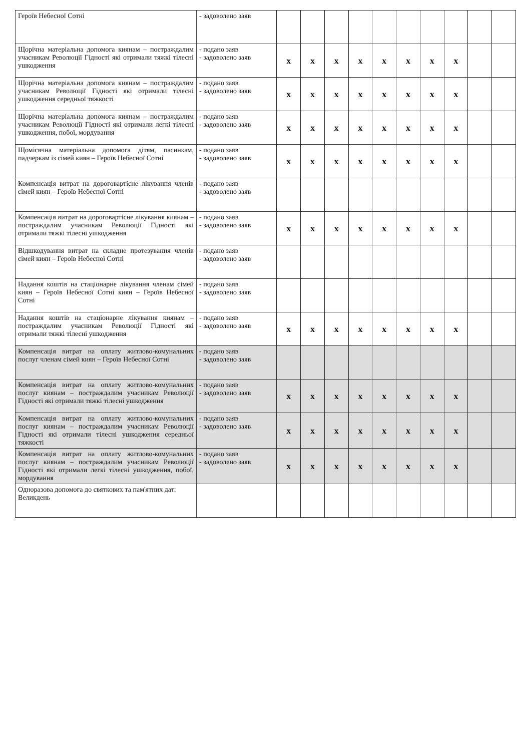| Героїв Небесної Сотні | - задоволено заяв | | | | | | | | | | |
| Щорічна матеріальна допомога киянам – постраждалим учасникам Революції Гідності які отримали тяжкі тілесні ушкодження | - подано заяв - задоволено заяв | x | x | x | x | x | x | x | x | | |
| Щорічна матеріальна допомога киянам – постраждалим учасникам Революції Гідності які отримали тілесні ушкодження середньої тяжкості | - подано заяв - задоволено заяв | x | x | x | x | x | x | x | x | | |
| Щорічна матеріальна допомога киянам – постраждалим учасникам Революції Гідності які отримали легкі тілесні ушкодження, побої, мордування | - подано заяв - задоволено заяв | x | x | x | x | x | x | x | x | | |
| Щомісячна матеріальна допомога дітям, пасинкам, падчеркам із сімей киян – Героїв Небесної Сотні | - подано заяв - задоволено заяв | x | x | x | x | x | x | x | x | | |
| Компенсація витрат на дороговартісне лікування членів сімей киян – Героїв Небесної Сотні | - подано заяв - задоволено заяв | | | | | | | | | | |
| Компенсація витрат на дороговартісне лікування киянам – постраждалим учасникам Революції Гідності які отримали тяжкі тілесні ушкодження | - подано заяв - задоволено заяв | x | x | x | x | x | x | x | x | | |
| Відшкодування витрат на складне протезування членів сімей киян – Героїв Небесної Сотні | - подано заяв - задоволено заяв | | | | | | | | | | |
| Надання коштів на стаціонарне лікування членам сімей киян – Героїв Небесної Сотні киян – Героїв Небесної Сотні | - подано заяв - задоволено заяв | | | | | | | | | | |
| Надання коштів на стаціонарне лікування киянам – постраждалим учасникам Революції Гідності які отримали тяжкі тілесні ушкодження | - подано заяв - задоволено заяв | x | x | x | x | x | x | x | x | | |
| Компенсація витрат на оплату житлово-комунальних послуг членам сімей киян – Героїв Небесної Сотні | - подано заяв - задоволено заяв | | | | | | | | | | |
| Компенсація витрат на оплату житлово-комунальних послуг киянам – постраждалим учасникам Революції Гідності які отримали тяжкі тілесні ушкодження | - подано заяв - задоволено заяв | x | x | x | x | x | x | x | x | | |
| Компенсація витрат на оплату житлово-комунальних послуг киянам – постраждалим учасникам Революції Гідності які отримали тілесні ушкодження середньої тяжкості | - подано заяв - задоволено заяв | x | x | x | x | x | x | x | x | | |
| Компенсація витрат на оплату житлово-комунальних послуг киянам – постраждалим учасникам Революції Гідності які отримали легкі тілесні ушкодження, побої, мордування | - подано заяв - задоволено заяв | x | x | x | x | x | x | x | x | | |
| Одноразова допомога до святкових та пам'ятних дат: Великдень | | | | | | | | | | | |